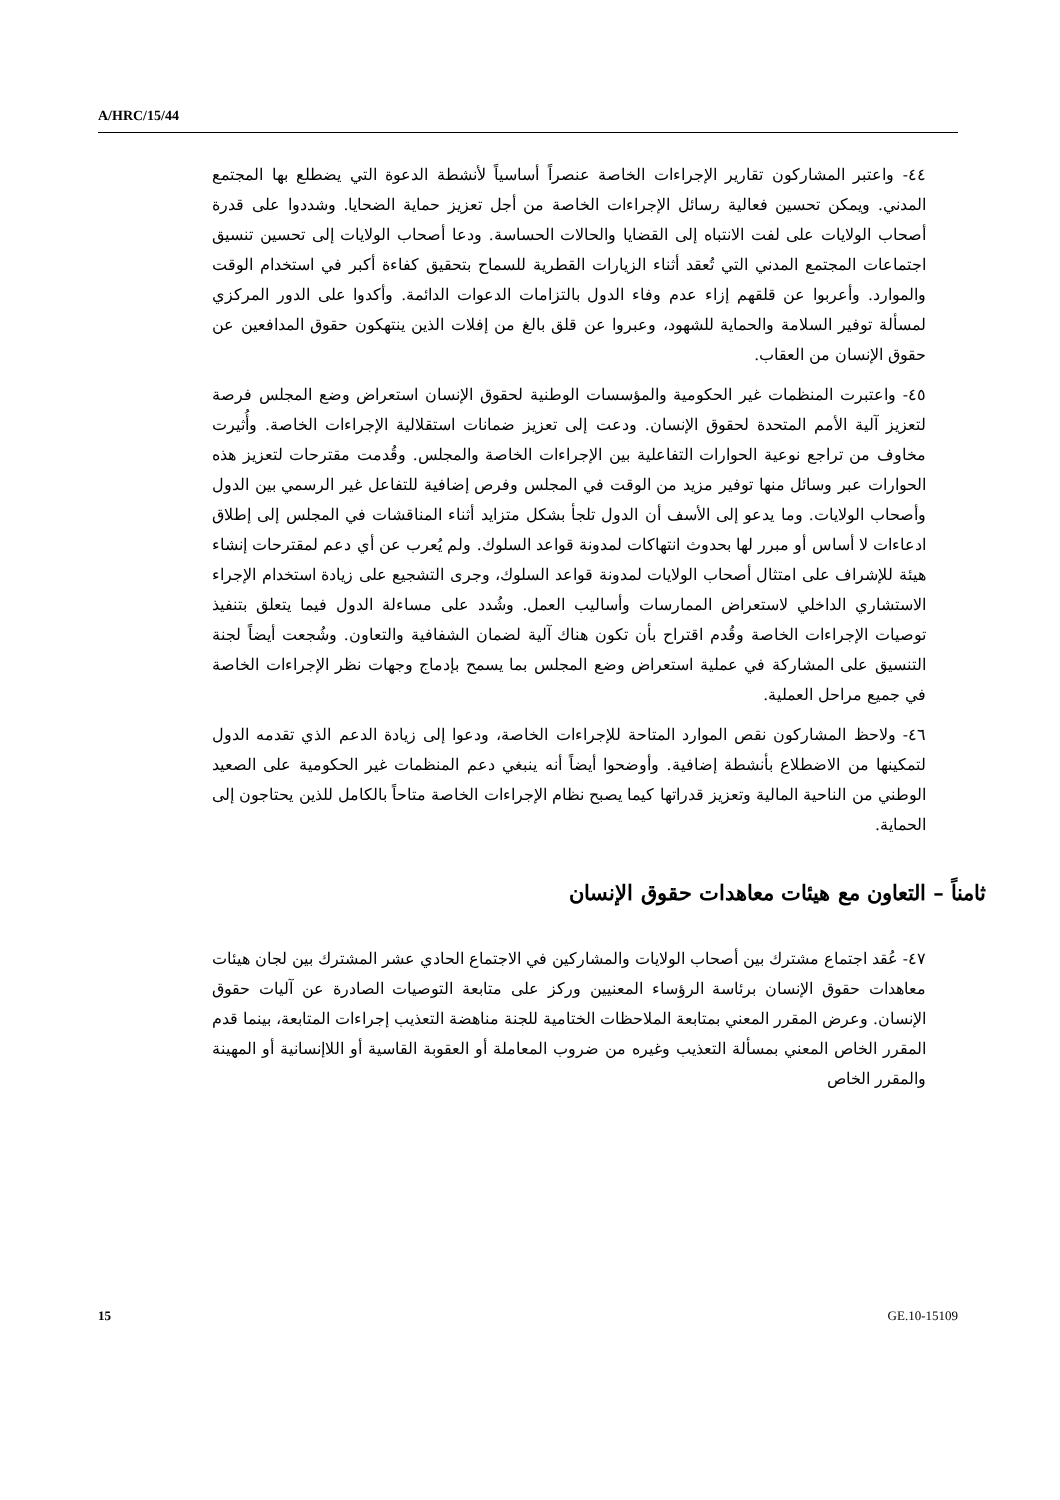A/HRC/15/44
٤٤- واعتبر المشاركون تقارير الإجراءات الخاصة عنصراً أساسياً لأنشطة الدعوة التي يضطلع بها المجتمع المدني. ويمكن تحسين فعالية رسائل الإجراءات الخاصة من أجل تعزيز حماية الضحايا. وشددوا على قدرة أصحاب الولايات على لفت الانتباه إلى القضايا والحالات الحساسة. ودعا أصحاب الولايات إلى تحسين تنسيق اجتماعات المجتمع المدني التي تُعقد أثناء الزيارات القطرية للسماح بتحقيق كفاءة أكبر في استخدام الوقت والموارد. وأعربوا عن قلقهم إزاء عدم وفاء الدول بالتزامات الدعوات الدائمة. وأكدوا على الدور المركزي لمسألة توفير السلامة والحماية للشهود، وعبروا عن قلق بالغ من إفلات الذين ينتهكون حقوق المدافعين عن حقوق الإنسان من العقاب.
٤٥- واعتبرت المنظمات غير الحكومية والمؤسسات الوطنية لحقوق الإنسان استعراض وضع المجلس فرصة لتعزيز آلية الأمم المتحدة لحقوق الإنسان. ودعت إلى تعزيز ضمانات استقلالية الإجراءات الخاصة. وأُثيرت مخاوف من تراجع نوعية الحوارات التفاعلية بين الإجراءات الخاصة والمجلس. وقُدمت مقترحات لتعزيز هذه الحوارات عبر وسائل منها توفير مزيد من الوقت في المجلس وفرص إضافية للتفاعل غير الرسمي بين الدول وأصحاب الولايات. وما يدعو إلى الأسف أن الدول تلجأ بشكل متزايد أثناء المناقشات في المجلس إلى إطلاق ادعاءات لا أساس أو مبرر لها بحدوث انتهاكات لمدونة قواعد السلوك. ولم يُعرب عن أي دعم لمقترحات إنشاء هيئة للإشراف على امتثال أصحاب الولايات لمدونة قواعد السلوك، وجرى التشجيع على زيادة استخدام الإجراء الاستشاري الداخلي لاستعراض الممارسات وأساليب العمل. وشُدد على مساءلة الدول فيما يتعلق بتنفيذ توصيات الإجراءات الخاصة وقُدم اقتراح بأن تكون هناك آلية لضمان الشفافية والتعاون. وشُجعت أيضاً لجنة التنسيق على المشاركة في عملية استعراض وضع المجلس بما يسمح بإدماج وجهات نظر الإجراءات الخاصة في جميع مراحل العملية.
٤٦- ولاحظ المشاركون نقص الموارد المتاحة للإجراءات الخاصة، ودعوا إلى زيادة الدعم الذي تقدمه الدول لتمكينها من الاضطلاع بأنشطة إضافية. وأوضحوا أيضاً أنه ينبغي دعم المنظمات غير الحكومية على الصعيد الوطني من الناحية المالية وتعزيز قدراتها كيما يصبح نظام الإجراءات الخاصة متاحاً بالكامل للذين يحتاجون إلى الحماية.
ثامناً – التعاون مع هيئات معاهدات حقوق الإنسان
٤٧- عُقد اجتماع مشترك بين أصحاب الولايات والمشاركين في الاجتماع الحادي عشر المشترك بين لجان هيئات معاهدات حقوق الإنسان برئاسة الرؤساء المعنيين وركز على متابعة التوصيات الصادرة عن آليات حقوق الإنسان. وعرض المقرر المعني بمتابعة الملاحظات الختامية للجنة مناهضة التعذيب إجراءات المتابعة، بينما قدم المقرر الخاص المعني بمسألة التعذيب وغيره من ضروب المعاملة أو العقوبة القاسية أو اللاإنسانية أو المهينة والمقرر الخاص
15 GE.10-15109